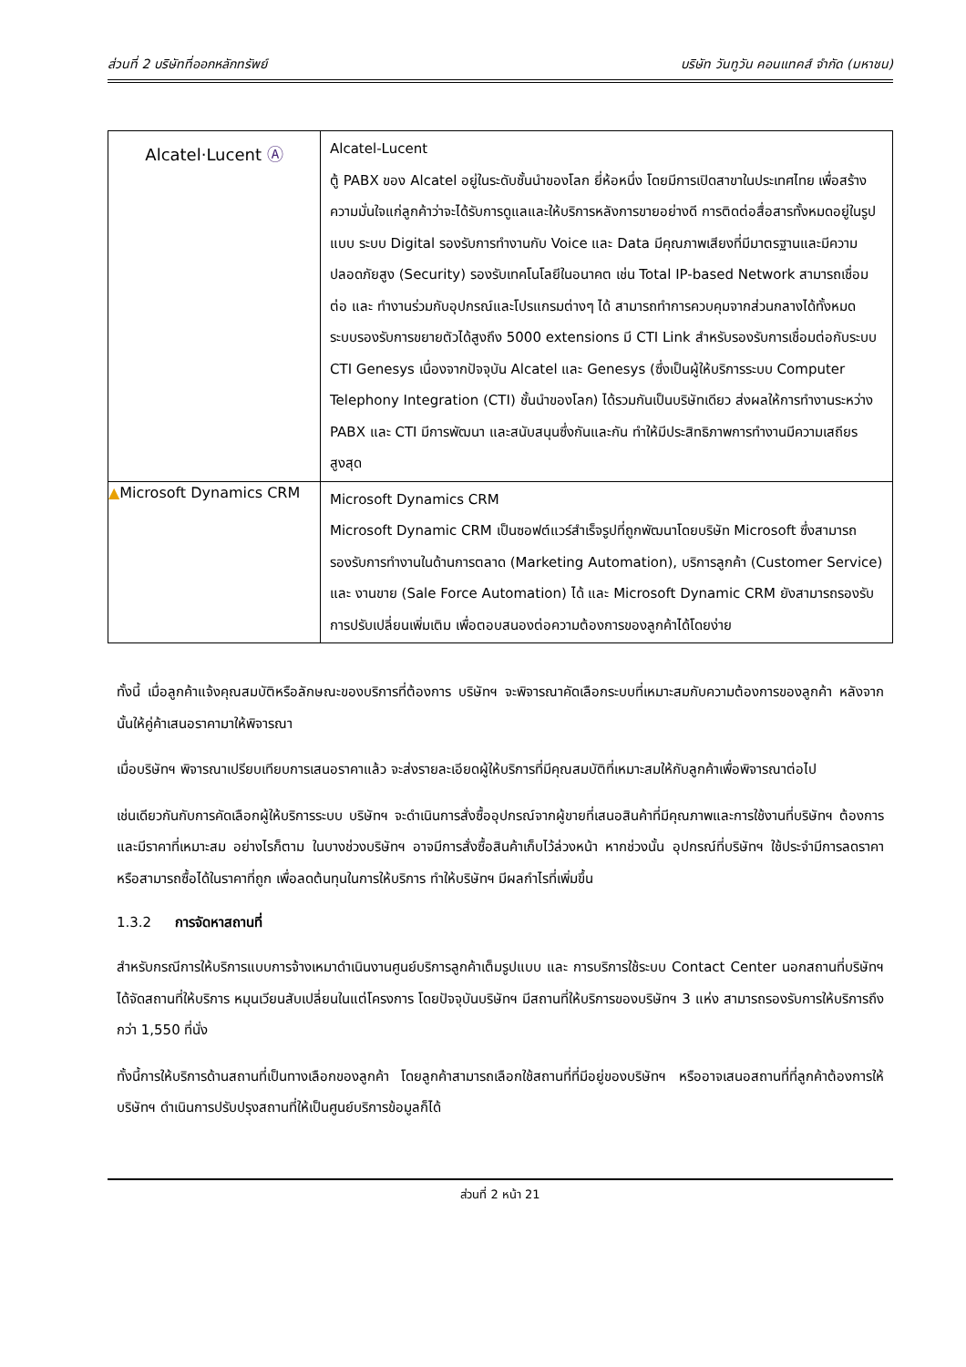ส่วนที่ 2 บริษัทที่ออกหลักทรัพย์ บริษัท วันทูวัน คอนแทคส์ จำกัด (มหาชน)
| Alcatel·Lucent Ⓐ | Alcatel-Lucent ตู้ PABX ของ Alcatel อยู่ในระดับชั้นนำของโลก ยี่ห้อหนึ่ง โดยมีการเปิดสาขาในประเทศไทย เพื่อสร้างความมั่นใจแก่ลูกค้าว่าจะได้รับการดูแลและให้บริการหลังการขายอย่างดี การติดต่อสื่อสารทั้งหมดอยู่ในรูปแบบ ระบบ Digital รองรับการทำงานกับ Voice และ Data มีคุณภาพเสียงที่มีมาตรฐานและมีความปลอดภัยสูง (Security) รองรับเทคโนโลยีในอนาคต เช่น Total IP-based Network สามารถเชื่อมต่อ และ ทำงานร่วมกับอุปกรณ์และโปรแกรมต่างๆ ได้ สามารถทำการควบคุมจากส่วนกลางได้ทั้งหมด ระบบรองรับการขยายตัวได้สูงถึง 5000 extensions มี CTI Link สำหรับรองรับการเชื่อมต่อกับระบบ CTI Genesys เนื่องจากปัจจุบัน Alcatel และ Genesys (ซึ่งเป็นผู้ให้บริการระบบ Computer Telephony Integration (CTI) ชั้นนำของโลก) ได้รวมกันเป็นบริษัทเดียว ส่งผลให้การทำงานระหว่าง PABX และ CTI มีการพัฒนา และสนับสนุนซึ่งกันและกัน ทำให้มีประสิทธิภาพการทำงานมีความเสถียรสูงสุด |
| ▲ Microsoft Dynamics CRM | Microsoft Dynamics CRM Microsoft Dynamic CRM เป็นซอฟต์แวร์สำเร็จรูปที่ถูกพัฒนาโดยบริษัท Microsoft ซึ่งสามารถรองรับการทำงานในด้านการตลาด (Marketing Automation), บริการลูกค้า (Customer Service) และ งานขาย (Sale Force Automation) ได้ และ Microsoft Dynamic CRM ยังสามารถรองรับการปรับเปลี่ยนเพิ่มเติม เพื่อตอบสนองต่อความต้องการของลูกค้าได้โดยง่าย |
ทั้งนี้ เมื่อลูกค้าแจ้งคุณสมบัติหรือลักษณะของบริการที่ต้องการ บริษัทฯ จะพิจารณาคัดเลือกระบบที่เหมาะสมกับความต้องการของลูกค้า หลังจากนั้นให้คู่ค้าเสนอราคามาให้พิจารณา
เมื่อบริษัทฯ พิจารณาเปรียบเทียบการเสนอราคาแล้ว จะส่งรายละเอียดผู้ให้บริการที่มีคุณสมบัติที่เหมาะสมให้กับลูกค้าเพื่อพิจารณาต่อไป
เช่นเดียวกันกับการคัดเลือกผู้ให้บริการระบบ บริษัทฯ จะดำเนินการสั่งซื้ออุปกรณ์จากผู้ขายที่เสนอสินค้าที่มีคุณภาพและการใช้งานที่บริษัทฯ ต้องการและมีราคาที่เหมาะสม อย่างไรก็ตาม ในบางช่วงบริษัทฯ อาจมีการสั่งซื้อสินค้าเก็บไว้ล่วงหน้า หากช่วงนั้น อุปกรณ์ที่บริษัทฯ ใช้ประจำมีการลดราคา หรือสามารถซื้อได้ในราคาที่ถูก เพื่อลดต้นทุนในการให้บริการ ทำให้บริษัทฯ มีผลกำไรที่เพิ่มขึ้น
1.3.2 การจัดหาสถานที่
สำหรับกรณีการให้บริการแบบการจ้างเหมาดำเนินงานศูนย์บริการลูกค้าเต็มรูปแบบ และ การบริการใช้ระบบ Contact Center นอกสถานที่บริษัทฯ ได้จัดสถานที่ให้บริการ หมุนเวียนสับเปลี่ยนในแต่โครงการ โดยปัจจุบันบริษัทฯ มีสถานที่ให้บริการของบริษัทฯ 3 แห่ง สามารถรองรับการให้บริการถึงกว่า 1,550 ที่นั่ง
ทั้งนี้การให้บริการด้านสถานที่เป็นทางเลือกของลูกค้า โดยลูกค้าสามารถเลือกใช้สถานที่ที่มีอยู่ของบริษัทฯ หรืออาจเสนอสถานที่ที่ลูกค้าต้องการให้บริษัทฯ ดำเนินการปรับปรุงสถานที่ให้เป็นศูนย์บริการข้อมูลก็ได้
ส่วนที่ 2 หน้า 21